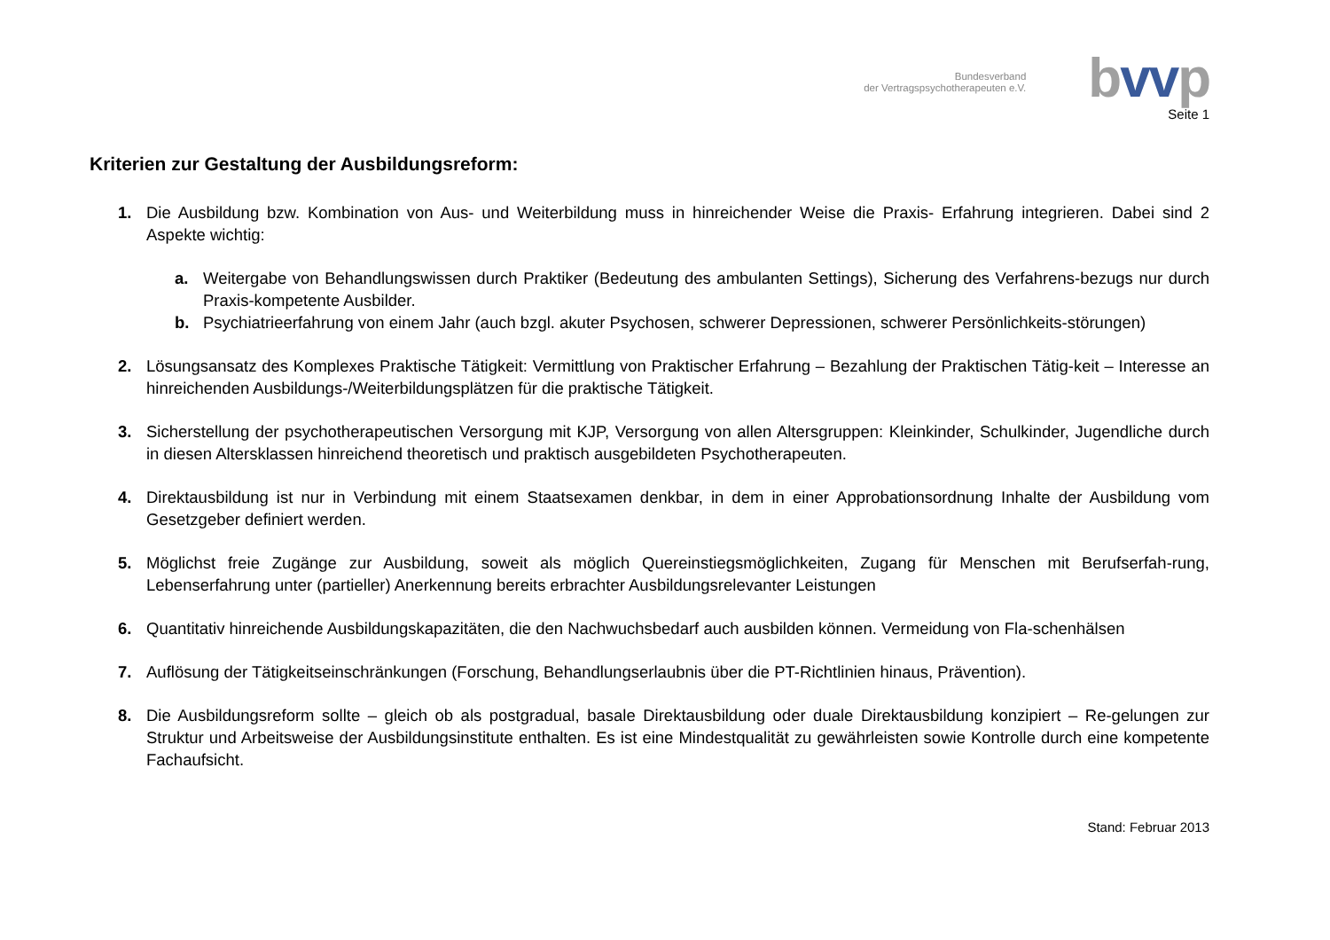Bundesverband
der Vertragspsychotherapeuten e.V.
bvvp
Seite 1
Kriterien zur Gestaltung der Ausbildungsreform:
1. Die Ausbildung bzw. Kombination von Aus- und Weiterbildung muss in hinreichender Weise die Praxis- Erfahrung integrieren. Dabei sind 2 Aspekte wichtig:
a. Weitergabe von Behandlungswissen durch Praktiker (Bedeutung des ambulanten Settings), Sicherung des Verfahrens-bezugs nur durch Praxis-kompetente Ausbilder.
b. Psychiatrieerfahrung von einem Jahr (auch bzgl. akuter Psychosen, schwerer Depressionen, schwerer Persönlichkeits-störungen)
2. Lösungsansatz des Komplexes Praktische Tätigkeit: Vermittlung von Praktischer Erfahrung – Bezahlung der Praktischen Tätig-keit – Interesse an hinreichenden Ausbildungs-/Weiterbildungsplätzen für die praktische Tätigkeit.
3. Sicherstellung der psychotherapeutischen Versorgung mit KJP, Versorgung von allen Altersgruppen: Kleinkinder, Schulkinder, Jugendliche durch in diesen Altersklassen hinreichend theoretisch und praktisch ausgebildeten Psychotherapeuten.
4. Direktausbildung ist nur in Verbindung mit einem Staatsexamen denkbar, in dem in einer Approbationsordnung Inhalte der Ausbildung vom Gesetzgeber definiert werden.
5. Möglichst freie Zugänge zur Ausbildung, soweit als möglich Quereinstiegsmöglichkeiten, Zugang für Menschen mit Berufserfah-rung, Lebenserfahrung unter (partieller) Anerkennung bereits erbrachter Ausbildungsrelevanter Leistungen
6. Quantitativ hinreichende Ausbildungskapazitäten, die den Nachwuchsbedarf auch ausbilden können. Vermeidung von Fla-schenhälsen
7. Auflösung der Tätigkeitseinschränkungen (Forschung, Behandlungserlaubnis über die PT-Richtlinien hinaus, Prävention).
8. Die Ausbildungsreform sollte – gleich ob als postgradual, basale Direktausbildung oder duale Direktausbildung konzipiert – Re-gelungen zur Struktur und Arbeitsweise der Ausbildungsinstitute enthalten. Es ist eine Mindestqualität zu gewährleisten sowie Kontrolle durch eine kompetente Fachaufsicht.
Stand: Februar 2013